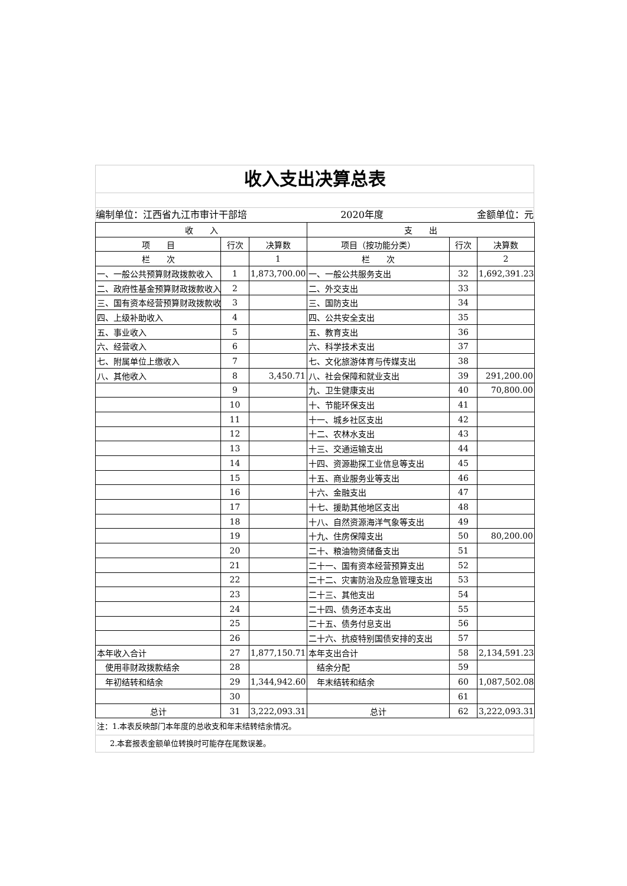收入支出决算总表
编制单位：江西省九江市审计干部培 2020年度 金额单位：元
| 收 入 | | | 支 出 | | |
| --- | --- | --- | --- | --- | --- |
| 项 目 | 行次 | 决算数 | 项目（按功能分类） | 行次 | 决算数 |
| 栏 次 | | 1 | 栏 次 | | 2 |
| 一、一般公共预算财政拨款收入 | 1 | 1,873,700.00 | 一、一般公共服务支出 | 32 | 1,692,391.23 |
| 二、政府性基金预算财政拨款收入 | 2 | | 二、外交支出 | 33 | |
| 三、国有资本经营预算财政拨款收 | 3 | | 三、国防支出 | 34 | |
| 四、上级补助收入 | 4 | | 四、公共安全支出 | 35 | |
| 五、事业收入 | 5 | | 五、教育支出 | 36 | |
| 六、经营收入 | 6 | | 六、科学技术支出 | 37 | |
| 七、附属单位上缴收入 | 7 | | 七、文化旅游体育与传媒支出 | 38 | |
| 八、其他收入 | 8 | 3,450.71 | 八、社会保障和就业支出 | 39 | 291,200.00 |
| | 9 | | 九、卫生健康支出 | 40 | 70,800.00 |
| | 10 | | 十、节能环保支出 | 41 | |
| | 11 | | 十一、城乡社区支出 | 42 | |
| | 12 | | 十二、农林水支出 | 43 | |
| | 13 | | 十三、交通运输支出 | 44 | |
| | 14 | | 十四、资源勘探工业信息等支出 | 45 | |
| | 15 | | 十五、商业服务业等支出 | 46 | |
| | 16 | | 十六、金融支出 | 47 | |
| | 17 | | 十七、援助其他地区支出 | 48 | |
| | 18 | | 十八、自然资源海洋气象等支出 | 49 | |
| | 19 | | 十九、住房保障支出 | 50 | 80,200.00 |
| | 20 | | 二十、粮油物资储备支出 | 51 | |
| | 21 | | 二十一、国有资本经营预算支出 | 52 | |
| | 22 | | 二十二、灾害防治及应急管理支出 | 53 | |
| | 23 | | 二十三、其他支出 | 54 | |
| | 24 | | 二十四、债务还本支出 | 55 | |
| | 25 | | 二十五、债务付息支出 | 56 | |
| | 26 | | 二十六、抗疫特别国债安排的支出 | 57 | |
| 本年收入合计 | 27 | 1,877,150.71 | 本年支出合计 | 58 | 2,134,591.23 |
| 使用非财政拨款结余 | 28 | | 结余分配 | 59 | |
| 年初结转和结余 | 29 | 1,344,942.60 | 年末结转和结余 | 60 | 1,087,502.08 |
| | 30 | | | 61 | |
| 总计 | 31 | 3,222,093.31 | 总计 | 62 | 3,222,093.31 |
注：1.本表反映部门本年度的总收支和年末结转结余情况。
2.本套报表金额单位转换时可能存在尾数误差。